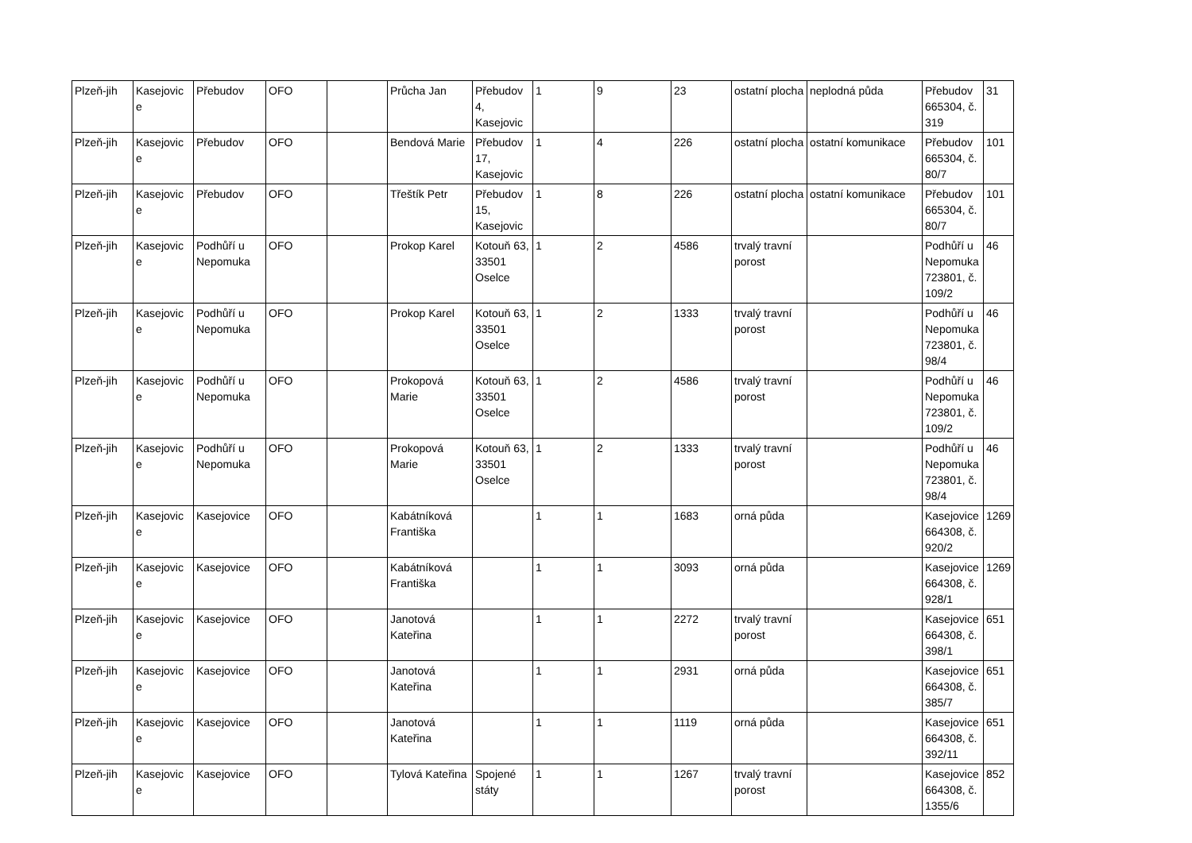| Plzeň-jih | Kasejovic e | Přebudov | OFO | | Průcha Jan | Přebudov 4, Kasejovic | 1 | 9 | 23 | ostatní plocha | neplodná půda | Přebudov 665304, č. 319 | 31 |
| Plzeň-jih | Kasejovic e | Přebudov | OFO | | Bendová Marie | Přebudov 17, Kasejovic | 1 | 4 | 226 | ostatní plocha | ostatní komunikace | Přebudov 665304, č. 80/7 | 101 |
| Plzeň-jih | Kasejovic e | Přebudov | OFO | | Třeštík Petr | Přebudov 15, Kasejovic | 1 | 8 | 226 | ostatní plocha | ostatní komunikace | Přebudov 665304, č. 80/7 | 101 |
| Plzeň-jih | Kasejovic e | Podhůří u Nepomuka | OFO | | Prokop Karel | Kotouň 63, 33501 Oselce | 1 | 2 | 4586 | trvalý travní porost | | Podhůří u Nepomuka 723801, č. 109/2 | 46 |
| Plzeň-jih | Kasejovic e | Podhůří u Nepomuka | OFO | | Prokop Karel | Kotouň 63, 33501 Oselce | 1 | 2 | 1333 | trvalý travní porost | | Podhůří u Nepomuka 723801, č. 98/4 | 46 |
| Plzeň-jih | Kasejovic e | Podhůří u Nepomuka | OFO | | Prokopová Marie | Kotouň 63, 33501 Oselce | 1 | 2 | 4586 | trvalý travní porost | | Podhůří u Nepomuka 723801, č. 109/2 | 46 |
| Plzeň-jih | Kasejovic e | Podhůří u Nepomuka | OFO | | Prokopová Marie | Kotouň 63, 33501 Oselce | 1 | 2 | 1333 | trvalý travní porost | | Podhůří u Nepomuka 723801, č. 98/4 | 46 |
| Plzeň-jih | Kasejovic e | Kasejovice | OFO | | Kabátníková Františka | | 1 | 1 | 1683 | orná půda | | Kasejovice 664308, č. 920/2 | 1269 |
| Plzeň-jih | Kasejovic e | Kasejovice | OFO | | Kabátníková Františka | | 1 | 1 | 3093 | orná půda | | Kasejovice 664308, č. 928/1 | 1269 |
| Plzeň-jih | Kasejovic e | Kasejovice | OFO | | Janotová Kateřina | | 1 | 1 | 2272 | trvalý travní porost | | Kasejovice 664308, č. 398/1 | 651 |
| Plzeň-jih | Kasejovic e | Kasejovice | OFO | | Janotová Kateřina | | 1 | 1 | 2931 | orná půda | | Kasejovice 664308, č. 385/7 | 651 |
| Plzeň-jih | Kasejovic e | Kasejovice | OFO | | Janotová Kateřina | | 1 | 1 | 1119 | orná půda | | Kasejovice 664308, č. 392/11 | 651 |
| Plzeň-jih | Kasejovic e | Kasejovice | OFO | | Tylová Kateřina | Spojené státy | 1 | 1 | 1267 | trvalý travní porost | | Kasejovice 664308, č. 1355/6 | 852 |